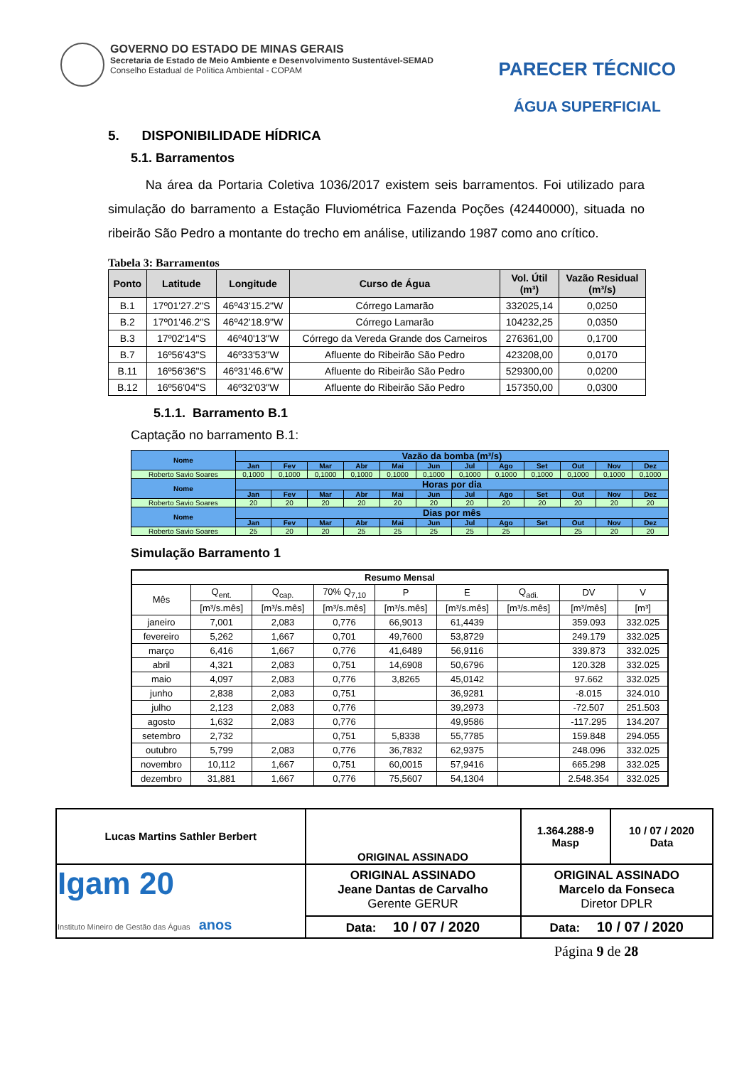GOVERNO DO ESTADO DE MINAS GERAIS
Secretaria de Estado de Meio Ambiente e Desenvolvimento Sustentável-SEMAD
Conselho Estadual de Política Ambiental - COPAM
PARECER TÉCNICO
ÁGUA SUPERFICIAL
5. DISPONIBILIDADE HÍDRICA
5.1. Barramentos
Na área da Portaria Coletiva 1036/2017 existem seis barramentos. Foi utilizado para simulação do barramento a Estação Fluviométrica Fazenda Poções (42440000), situada no ribeirão São Pedro a montante do trecho em análise, utilizando 1987 como ano crítico.
Tabela 3: Barramentos
| Ponto | Latitude | Longitude | Curso de Água | Vol. Útil (m³) | Vazão Residual (m³/s) |
| --- | --- | --- | --- | --- | --- |
| B.1 | 17º01'27.2"S | 46º43'15.2"W | Córrego Lamarão | 332025,14 | 0,0250 |
| B.2 | 17º01'46.2"S | 46º42'18.9"W | Córrego Lamarão | 104232,25 | 0,0350 |
| B.3 | 17º02'14"S | 46º40'13"W | Córrego da Vereda Grande dos Carneiros | 276361,00 | 0,1700 |
| B.7 | 16º56'43"S | 46º33'53"W | Afluente do Ribeirão São Pedro | 423208,00 | 0,0170 |
| B.11 | 16º56'36"S | 46º31'46.6"W | Afluente do Ribeirão São Pedro | 529300,00 | 0,0200 |
| B.12 | 16º56'04"S | 46º32'03"W | Afluente do Ribeirão São Pedro | 157350,00 | 0,0300 |
5.1.1. Barramento B.1
Captação no barramento B.1:
| Nome | Vazão da bomba (m³/s) | | | | | | | | | | | |
| --- | --- | --- | --- | --- | --- | --- | --- | --- | --- | --- | --- | --- |
| | Jan | Fev | Mar | Abr | Mai | Jun | Jul | Ago | Set | Out | Nov | Dez |
| Roberto Savio Soares | 0,1000 | 0,1000 | 0,1000 | 0,1000 | 0,1000 | 0,1000 | 0,1000 | 0,1000 | 0,1000 | 0,1000 | 0,1000 | 0,1000 |
| Nome | Horas por dia | | | | | | | | | | | |
| | Jan | Fev | Mar | Abr | Mai | Jun | Jul | Ago | Set | Out | Nov | Dez |
| Roberto Savio Soares | 20 | 20 | 20 | 20 | 20 | 20 | 20 | 20 | 20 | 20 | 20 | 20 |
| Nome | Dias por mês | | | | | | | | | | | |
| | Jan | Fev | Mar | Abr | Mai | Jun | Jul | Ago | Set | Out | Nov | Dez |
| Roberto Savio Soares | 25 | 20 | 20 | 25 | 25 | 25 | 25 | 25 | | 25 | 20 | 20 |
Simulação Barramento 1
| Resumo Mensal | | | | | | | | |
| Mês | Q<sub>ent.</sub> | Q<sub>cap.</sub> | 70% Q<sub>7,10</sub> | P | E | Q<sub>adi.</sub> | DV | V |
| | [m³/s.mês] | [m³/s.mês] | [m³/s.mês] | [m³/s.mês] | [m³/s.mês] | [m³/s.mês] | [m³/mês] | [m³] |
| janeiro | 7,001 | 2,083 | 0,776 | 66,9013 | 61,4439 | | 359.093 | 332.025 |
| fevereiro | 5,262 | 1,667 | 0,701 | 49,7600 | 53,8729 | | 249.179 | 332.025 |
| março | 6,416 | 1,667 | 0,776 | 41,6489 | 56,9116 | | 339.873 | 332.025 |
| abril | 4,321 | 2,083 | 0,751 | 14,6908 | 50,6796 | | 120.328 | 332.025 |
| maio | 4,097 | 2,083 | 0,776 | 3,8265 | 45,0142 | | 97.662 | 332.025 |
| junho | 2,838 | 2,083 | 0,751 | | 36,9281 | | -8.015 | 324.010 |
| julho | 2,123 | 2,083 | 0,776 | | 39,2973 | | -72.507 | 251.503 |
| agosto | 1,632 | 2,083 | 0,776 | | 49,9586 | | -117.295 | 134.207 |
| setembro | 2,732 | | 0,751 | 5,8338 | 55,7785 | | 159.848 | 294.055 |
| outubro | 5,799 | 2,083 | 0,776 | 36,7832 | 62,9375 | | 248.096 | 332.025 |
| novembro | 10,112 | 1,667 | 0,751 | 60,0015 | 57,9416 | | 665.298 | 332.025 |
| dezembro | 31,881 | 1,667 | 0,776 | 75,5607 | 54,1304 | | 2.548.354 | 332.025 |
| Lucas Martins Sathler Berbert | | ORIGINAL ASSINADO | 1.364.288-9 Masp | 10 / 07 / 2020 Data |
| Igam 20 Instituto Mineiro de Gestão das Águas anos | ORIGINAL ASSINADO Jeane Dantas de Carvalho Gerente GERUR | | ORIGINAL ASSINADO Marcelo da Fonseca Diretor DPLR | |
| | Data: 10 / 07 / 2020 | | Data: 10 / 07 / 2020 | |
Página 9 de 28